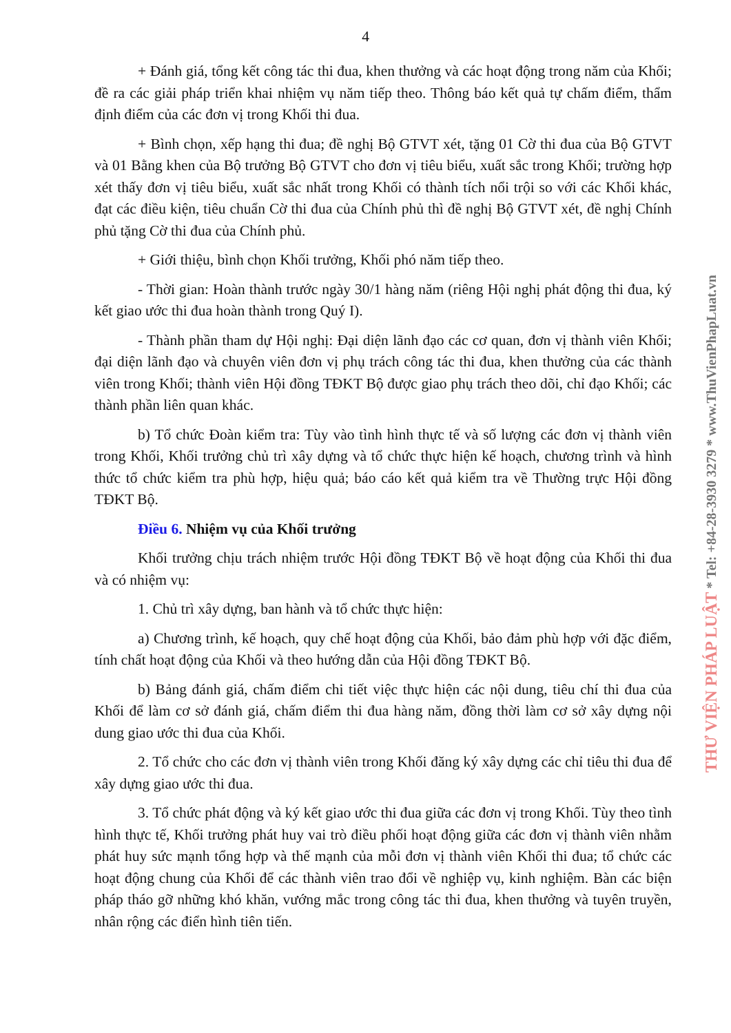4
+ Đánh giá, tổng kết công tác thi đua, khen thưởng và các hoạt động trong năm của Khối; đề ra các giải pháp triển khai nhiệm vụ năm tiếp theo. Thông báo kết quả tự chấm điểm, thẩm định điểm của các đơn vị trong Khối thi đua.
+ Bình chọn, xếp hạng thi đua; đề nghị Bộ GTVT xét, tặng 01 Cờ thi đua của Bộ GTVT và 01 Bằng khen của Bộ trưởng Bộ GTVT cho đơn vị tiêu biểu, xuất sắc trong Khối; trường hợp xét thấy đơn vị tiêu biểu, xuất sắc nhất trong Khối có thành tích nổi trội so với các Khối khác, đạt các điều kiện, tiêu chuẩn Cờ thi đua của Chính phủ thì đề nghị Bộ GTVT xét, đề nghị Chính phủ tặng Cờ thi đua của Chính phủ.
+ Giới thiệu, bình chọn Khối trưởng, Khối phó năm tiếp theo.
- Thời gian: Hoàn thành trước ngày 30/1 hàng năm (riêng Hội nghị phát động thi đua, ký kết giao ước thi đua hoàn thành trong Quý I).
- Thành phần tham dự Hội nghị: Đại diện lãnh đạo các cơ quan, đơn vị thành viên Khối; đại diện lãnh đạo và chuyên viên đơn vị phụ trách công tác thi đua, khen thưởng của các thành viên trong Khối; thành viên Hội đồng TĐKT Bộ được giao phụ trách theo dõi, chỉ đạo Khối; các thành phần liên quan khác.
b) Tổ chức Đoàn kiểm tra: Tùy vào tình hình thực tế và số lượng các đơn vị thành viên trong Khối, Khối trưởng chủ trì xây dựng và tổ chức thực hiện kế hoạch, chương trình và hình thức tổ chức kiểm tra phù hợp, hiệu quả; báo cáo kết quả kiểm tra về Thường trực Hội đồng TĐKT Bộ.
Điều 6. Nhiệm vụ của Khối trưởng
Khối trưởng chịu trách nhiệm trước Hội đồng TĐKT Bộ về hoạt động của Khối thi đua và có nhiệm vụ:
1. Chủ trì xây dựng, ban hành và tổ chức thực hiện:
a) Chương trình, kế hoạch, quy chế hoạt động của Khối, bảo đảm phù hợp với đặc điểm, tính chất hoạt động của Khối và theo hướng dẫn của Hội đồng TĐKT Bộ.
b) Bảng đánh giá, chấm điểm chi tiết việc thực hiện các nội dung, tiêu chí thi đua của Khối để làm cơ sở đánh giá, chấm điểm thi đua hàng năm, đồng thời làm cơ sở xây dựng nội dung giao ước thi đua của Khối.
2. Tổ chức cho các đơn vị thành viên trong Khối đăng ký xây dựng các chỉ tiêu thi đua để xây dựng giao ước thi đua.
3. Tổ chức phát động và ký kết giao ước thi đua giữa các đơn vị trong Khối. Tùy theo tình hình thực tế, Khối trưởng phát huy vai trò điều phối hoạt động giữa các đơn vị thành viên nhằm phát huy sức mạnh tổng hợp và thế mạnh của mỗi đơn vị thành viên Khối thi đua; tổ chức các hoạt động chung của Khối để các thành viên trao đổi về nghiệp vụ, kinh nghiệm. Bàn các biện pháp tháo gỡ những khó khăn, vướng mắc trong công tác thi đua, khen thưởng và tuyên truyền, nhân rộng các điển hình tiên tiến.
THƯ VIỆN PHÁP LUẬT * Tel: +84-28-3930 3279 * www.ThuVienPhapLuat.vn